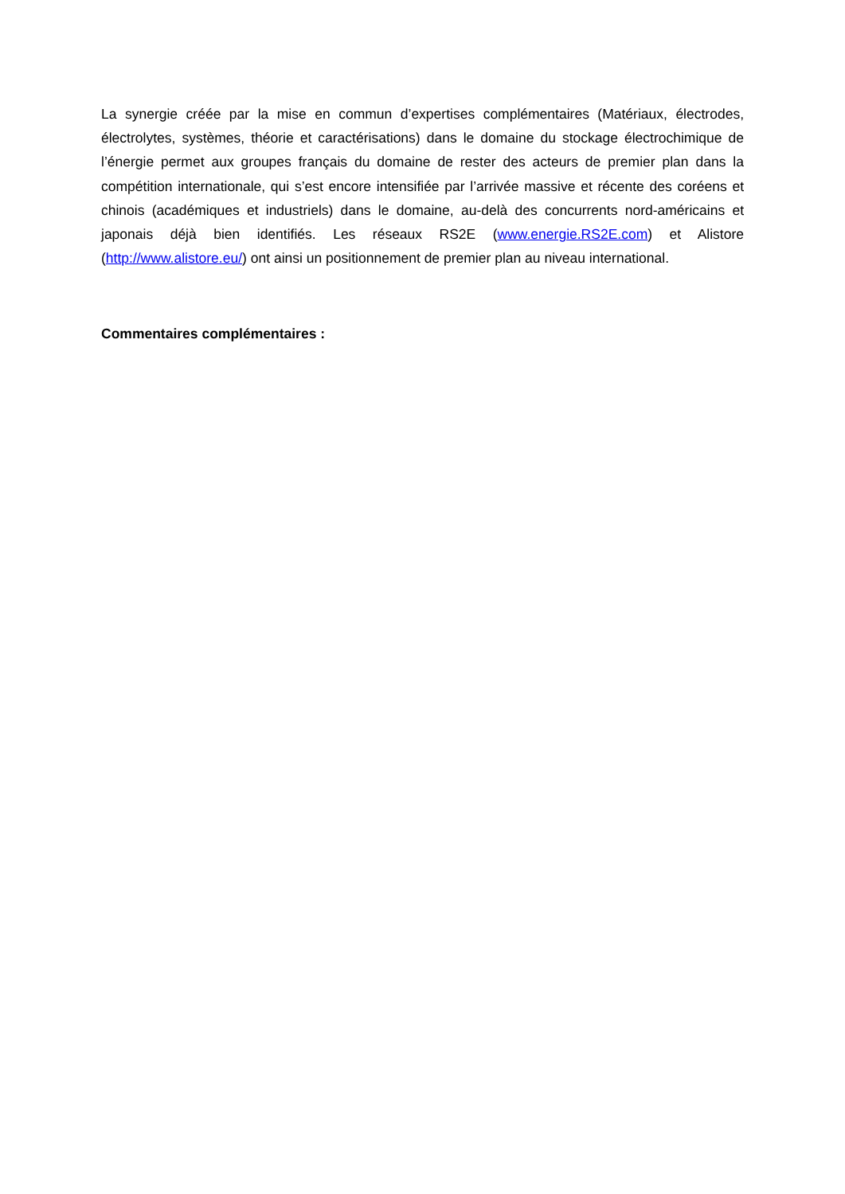La synergie créée par la mise en commun d’expertises complémentaires (Matériaux, électrodes, électrolytes, systèmes, théorie et caractérisations) dans le domaine du stockage électrochimique de l’énergie permet aux groupes français du domaine de rester des acteurs de premier plan dans la compétition internationale, qui s’est encore intensifiée par l’arrivée massive et récente des coréens et chinois (académiques et industriels) dans le domaine, au-delà des concurrents nord-américains et japonais déjà bien identifiés. Les réseaux RS2E (www.energie.RS2E.com) et Alistore (http://www.alistore.eu/) ont ainsi un positionnement de premier plan au niveau international.
Commentaires complémentaires :